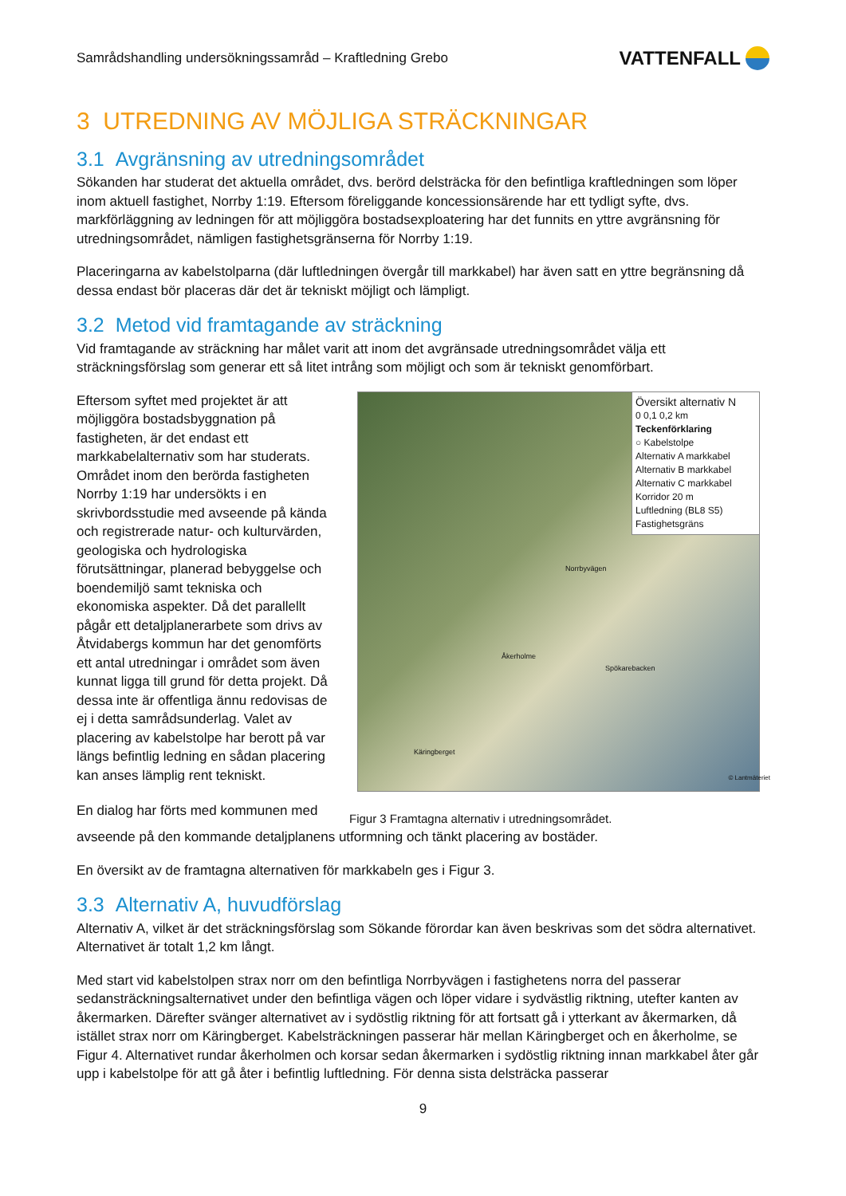Samrådshandling undersökningssamråd – Kraftledning Grebo
VATTENFALL
3 UTREDNING AV MÖJLIGA STRÄCKNINGAR
3.1 Avgränsning av utredningsområdet
Sökanden har studerat det aktuella området, dvs. berörd delsträcka för den befintliga kraftledningen som löper inom aktuell fastighet, Norrby 1:19. Eftersom föreliggande koncessionsärende har ett tydligt syfte, dvs. markförläggning av ledningen för att möjliggöra bostadsexploatering har det funnits en yttre avgränsning för utredningsområdet, nämligen fastighetsgränserna för Norrby 1:19.
Placeringarna av kabelstolparna (där luftledningen övergår till markkabel) har även satt en yttre begränsning då dessa endast bör placeras där det är tekniskt möjligt och lämpligt.
3.2 Metod vid framtagande av sträckning
Vid framtagande av sträckning har målet varit att inom det avgränsade utredningsområdet välja ett sträckningsförslag som generar ett så litet intrång som möjligt och som är tekniskt genomförbart.
Eftersom syftet med projektet är att möjliggöra bostadsbyggnation på fastigheten, är det endast ett markkabelalternativ som har studerats. Området inom den berörda fastigheten Norrby 1:19 har undersökts i en skrivbordsstudie med avseende på kända och registrerade natur- och kulturvärden, geologiska och hydrologiska förutsättningar, planerad bebyggelse och boendemiljö samt tekniska och ekonomiska aspekter. Då det parallellt pågår ett detaljplanerarbete som drivs av Åtvidabergs kommun har det genomförts ett antal utredningar i området som även kunnat ligga till grund för detta projekt. Då dessa inte är offentliga ännu redovisas de ej i detta samrådsunderlag. Valet av placering av kabelstolpe har berott på var längs befintlig ledning en sådan placering kan anses lämplig rent tekniskt.
Översikt alternativ N
0 0,1 0,2 km
Teckenförklaring
○ Kabelstolpe
Alternativ A markkabel
Alternativ B markkabel
Alternativ C markkabel
Korridor 20 m
Luftledning (BL8 S5)
Fastighetsgräns
Norrbyvägen
Åkerholme
Spökarebacken
Käringberget
© Lantmäteriet
En dialog har förts med kommunen med
Figur 3 Framtagna alternativ i utredningsområdet.
avseende på den kommande detaljplanens utformning och tänkt placering av bostäder.
En översikt av de framtagna alternativen för markkabeln ges i Figur 3.
3.3 Alternativ A, huvudförslag
Alternativ A, vilket är det sträckningsförslag som Sökande förordar kan även beskrivas som det södra alternativet. Alternativet är totalt 1,2 km långt.
Med start vid kabelstolpen strax norr om den befintliga Norrbyvägen i fastighetens norra del passerar sedansträckningsalternativet under den befintliga vägen och löper vidare i sydvästlig riktning, utefter kanten av åkermarken. Därefter svänger alternativet av i sydöstlig riktning för att fortsatt gå i ytterkant av åkermarken, då istället strax norr om Käringberget. Kabelsträckningen passerar här mellan Käringberget och en åkerholme, se Figur 4. Alternativet rundar åkerholmen och korsar sedan åkermarken i sydöstlig riktning innan markkabel åter går upp i kabelstolpe för att gå åter i befintlig luftledning. För denna sista delsträcka passerar
9